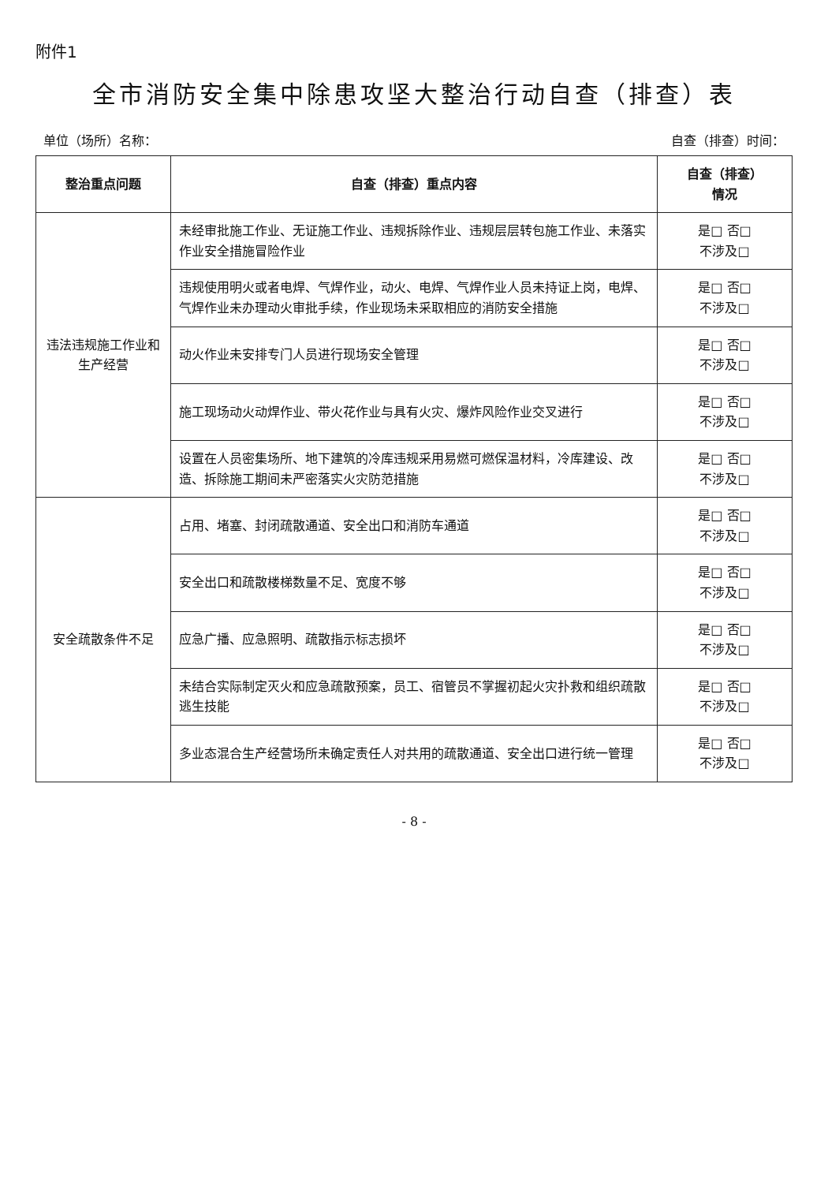附件1
全市消防安全集中除患攻坚大整治行动自查（排查）表
单位（场所）名称： 自查（排查）时间：
| 整治重点问题 | 自查（排查）重点内容 | 自查（排查） 情况 |
| --- | --- | --- |
| 违法违规施工作业和生产经营 | 未经审批施工作业、无证施工作业、违规拆除作业、违规层层转包施工作业、未落实作业安全措施冒险作业 | 是□ 否□ 不涉及□ |
| | 违规使用明火或者电焊、气焊作业，动火、电焊、气焊作业人员未持证上岗，电焊、气焊作业未办理动火审批手续，作业现场未采取相应的消防安全措施 | 是□ 否□ 不涉及□ |
| | 动火作业未安排专门人员进行现场安全管理 | 是□ 否□ 不涉及□ |
| | 施工现场动火动焊作业、带火花作业与具有火灾、爆炸风险作业交叉进行 | 是□ 否□ 不涉及□ |
| | 设置在人员密集场所、地下建筑的冷库违规采用易燃可燃保温材料，冷库建设、改造、拆除施工期间未严密落实火灾防范措施 | 是□ 否□ 不涉及□ |
| 安全疏散条件不足 | 占用、堵塞、封闭疏散通道、安全出口和消防车通道 | 是□ 否□ 不涉及□ |
| | 安全出口和疏散楼梯数量不足、宽度不够 | 是□ 否□ 不涉及□ |
| | 应急广播、应急照明、疏散指示标志损坏 | 是□ 否□ 不涉及□ |
| | 未结合实际制定灭火和应急疏散预案，员工、宿管员不掌握初起火灾扑救和组织疏散逃生技能 | 是□ 否□ 不涉及□ |
| | 多业态混合生产经营场所未确定责任人对共用的疏散通道、安全出口进行统一管理 | 是□ 否□ 不涉及□ |
- 8 -